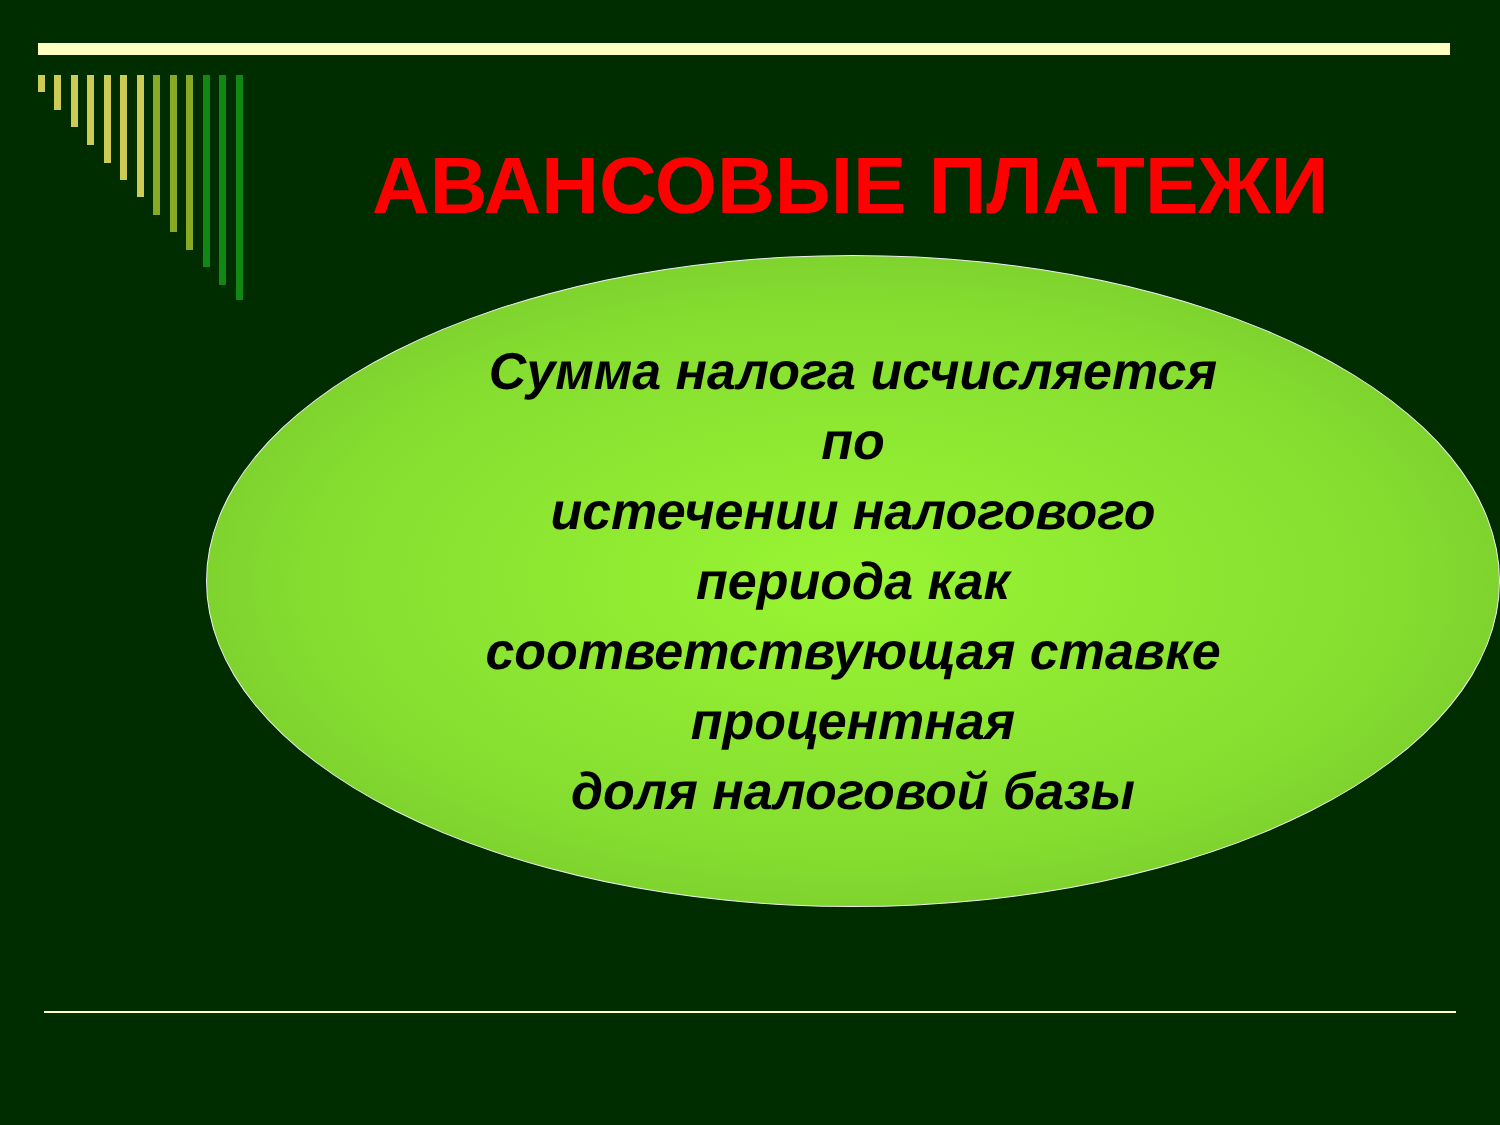АВАНСОВЫЕ ПЛАТЕЖИ
Сумма налога исчисляется
по
истечении налогового
периода как
соответствующая ставке
процентная
доля налоговой базы